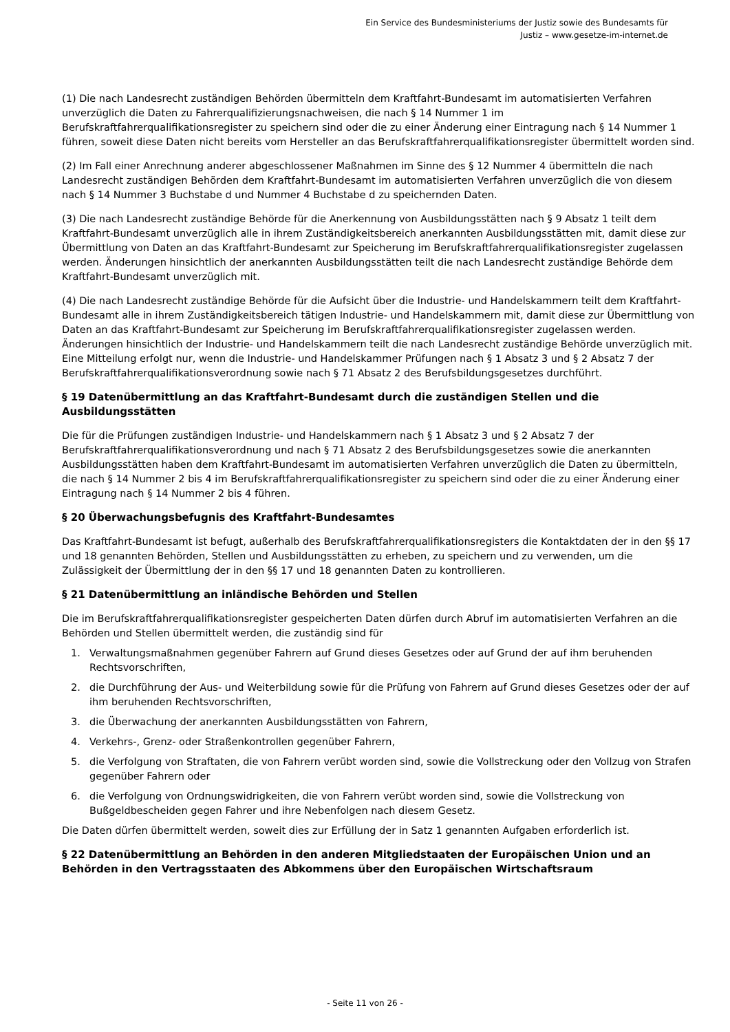Ein Service des Bundesministeriums der Justiz sowie des Bundesamts für
Justiz – www.gesetze-im-internet.de
(1) Die nach Landesrecht zuständigen Behörden übermitteln dem Kraftfahrt-Bundesamt im automatisierten Verfahren unverzüglich die Daten zu Fahrerqualifizierungsnachweisen, die nach § 14 Nummer 1 im Berufskraftfahrerqualifikationsregister zu speichern sind oder die zu einer Änderung einer Eintragung nach § 14 Nummer 1 führen, soweit diese Daten nicht bereits vom Hersteller an das Berufskraftfahrerqualifikationsregister übermittelt worden sind.
(2) Im Fall einer Anrechnung anderer abgeschlossener Maßnahmen im Sinne des § 12 Nummer 4 übermitteln die nach Landesrecht zuständigen Behörden dem Kraftfahrt-Bundesamt im automatisierten Verfahren unverzüglich die von diesem nach § 14 Nummer 3 Buchstabe d und Nummer 4 Buchstabe d zu speichernden Daten.
(3) Die nach Landesrecht zuständige Behörde für die Anerkennung von Ausbildungsstätten nach § 9 Absatz 1 teilt dem Kraftfahrt-Bundesamt unverzüglich alle in ihrem Zuständigkeitsbereich anerkannten Ausbildungsstätten mit, damit diese zur Übermittlung von Daten an das Kraftfahrt-Bundesamt zur Speicherung im Berufskraftfahrerqualifikationsregister zugelassen werden. Änderungen hinsichtlich der anerkannten Ausbildungsstätten teilt die nach Landesrecht zuständige Behörde dem Kraftfahrt-Bundesamt unverzüglich mit.
(4) Die nach Landesrecht zuständige Behörde für die Aufsicht über die Industrie- und Handelskammern teilt dem Kraftfahrt-Bundesamt alle in ihrem Zuständigkeitsbereich tätigen Industrie- und Handelskammern mit, damit diese zur Übermittlung von Daten an das Kraftfahrt-Bundesamt zur Speicherung im Berufskraftfahrerqualifikationsregister zugelassen werden. Änderungen hinsichtlich der Industrie- und Handelskammern teilt die nach Landesrecht zuständige Behörde unverzüglich mit. Eine Mitteilung erfolgt nur, wenn die Industrie- und Handelskammer Prüfungen nach § 1 Absatz 3 und § 2 Absatz 7 der Berufskraftfahrerqualifikationsverordnung sowie nach § 71 Absatz 2 des Berufsbildungsgesetzes durchführt.
§ 19 Datenübermittlung an das Kraftfahrt-Bundesamt durch die zuständigen Stellen und die Ausbildungsstätten
Die für die Prüfungen zuständigen Industrie- und Handelskammern nach § 1 Absatz 3 und § 2 Absatz 7 der Berufskraftfahrerqualifikationsverordnung und nach § 71 Absatz 2 des Berufsbildungsgesetzes sowie die anerkannten Ausbildungsstätten haben dem Kraftfahrt-Bundesamt im automatisierten Verfahren unverzüglich die Daten zu übermitteln, die nach § 14 Nummer 2 bis 4 im Berufskraftfahrerqualifikationsregister zu speichern sind oder die zu einer Änderung einer Eintragung nach § 14 Nummer 2 bis 4 führen.
§ 20 Überwachungsbefugnis des Kraftfahrt-Bundesamtes
Das Kraftfahrt-Bundesamt ist befugt, außerhalb des Berufskraftfahrerqualifikationsregisters die Kontaktdaten der in den §§ 17 und 18 genannten Behörden, Stellen und Ausbildungsstätten zu erheben, zu speichern und zu verwenden, um die Zulässigkeit der Übermittlung der in den §§ 17 und 18 genannten Daten zu kontrollieren.
§ 21 Datenübermittlung an inländische Behörden und Stellen
Die im Berufskraftfahrerqualifikationsregister gespeicherten Daten dürfen durch Abruf im automatisierten Verfahren an die Behörden und Stellen übermittelt werden, die zuständig sind für
1. Verwaltungsmaßnahmen gegenüber Fahrern auf Grund dieses Gesetzes oder auf Grund der auf ihm beruhenden Rechtsvorschriften,
2. die Durchführung der Aus- und Weiterbildung sowie für die Prüfung von Fahrern auf Grund dieses Gesetzes oder der auf ihm beruhenden Rechtsvorschriften,
3. die Überwachung der anerkannten Ausbildungsstätten von Fahrern,
4. Verkehrs-, Grenz- oder Straßenkontrollen gegenüber Fahrern,
5. die Verfolgung von Straftaten, die von Fahrern verübt worden sind, sowie die Vollstreckung oder den Vollzug von Strafen gegenüber Fahrern oder
6. die Verfolgung von Ordnungswidrigkeiten, die von Fahrern verübt worden sind, sowie die Vollstreckung von Bußgeldbescheiden gegen Fahrer und ihre Nebenfolgen nach diesem Gesetz.
Die Daten dürfen übermittelt werden, soweit dies zur Erfüllung der in Satz 1 genannten Aufgaben erforderlich ist.
§ 22 Datenübermittlung an Behörden in den anderen Mitgliedstaaten der Europäischen Union und an Behörden in den Vertragsstaaten des Abkommens über den Europäischen Wirtschaftsraum
- Seite 11 von 26 -